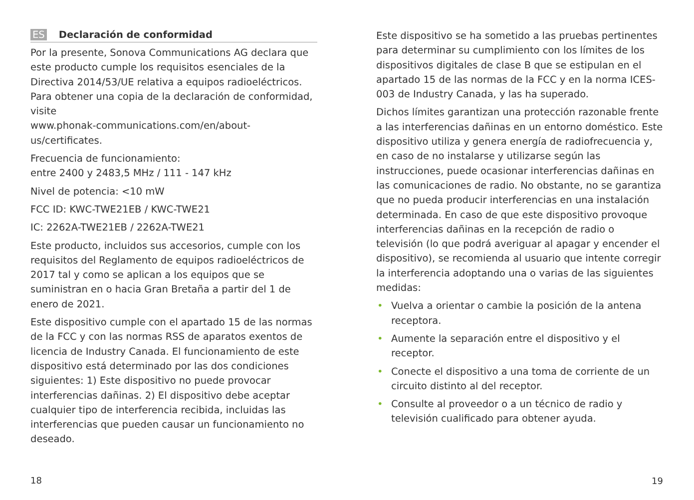ES Declaración de conformidad
Por la presente, Sonova Communications AG declara que este producto cumple los requisitos esenciales de la Directiva 2014/53/UE relativa a equipos radioeléctricos. Para obtener una copia de la declaración de conformidad, visite
www.phonak-communications.com/en/about-us/certificates.
Frecuencia de funcionamiento:
entre 2400 y 2483,5 MHz / 111 - 147 kHz
Nivel de potencia: <10 mW
FCC ID: KWC-TWE21EB / KWC-TWE21
IC: 2262A-TWE21EB / 2262A-TWE21
Este producto, incluidos sus accesorios, cumple con los requisitos del Reglamento de equipos radioeléctricos de 2017 tal y como se aplican a los equipos que se suministran en o hacia Gran Bretaña a partir del 1 de enero de 2021.
Este dispositivo cumple con el apartado 15 de las normas de la FCC y con las normas RSS de aparatos exentos de licencia de Industry Canada. El funcionamiento de este dispositivo está determinado por las dos condiciones siguientes: 1) Este dispositivo no puede provocar interferencias dañinas. 2) El dispositivo debe aceptar cualquier tipo de interferencia recibida, incluidas las interferencias que pueden causar un funcionamiento no deseado.
18
Este dispositivo se ha sometido a las pruebas pertinentes para determinar su cumplimiento con los límites de los dispositivos digitales de clase B que se estipulan en el apartado 15 de las normas de la FCC y en la norma ICES-003 de Industry Canada, y las ha superado.
Dichos límites garantizan una protección razonable frente a las interferencias dañinas en un entorno doméstico. Este dispositivo utiliza y genera energía de radiofrecuencia y, en caso de no instalarse y utilizarse según las instrucciones, puede ocasionar interferencias dañinas en las comunicaciones de radio. No obstante, no se garantiza que no pueda producir interferencias en una instalación determinada. En caso de que este dispositivo provoque interferencias dañinas en la recepción de radio o televisión (lo que podrá averiguar al apagar y encender el dispositivo), se recomienda al usuario que intente corregir la interferencia adoptando una o varias de las siguientes medidas:
• Vuelva a orientar o cambie la posición de la antena receptora.
• Aumente la separación entre el dispositivo y el receptor.
• Conecte el dispositivo a una toma de corriente de un circuito distinto al del receptor.
• Consulte al proveedor o a un técnico de radio y televisión cualificado para obtener ayuda.
19